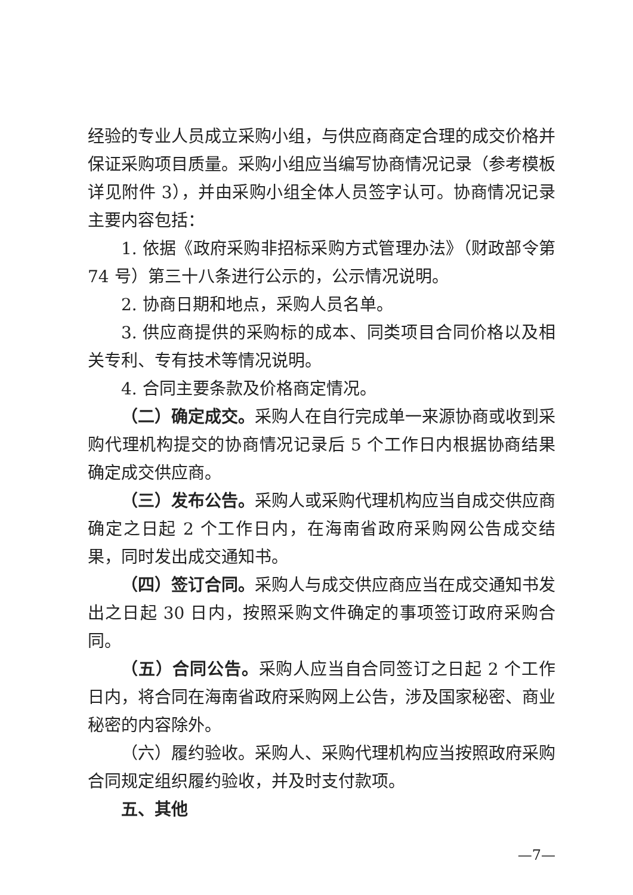经验的专业人员成立采购小组，与供应商商定合理的成交价格并保证采购项目质量。采购小组应当编写协商情况记录（参考模板详见附件 3），并由采购小组全体人员签字认可。协商情况记录主要内容包括：
1. 依据《政府采购非招标采购方式管理办法》（财政部令第 74 号）第三十八条进行公示的，公示情况说明。
2. 协商日期和地点，采购人员名单。
3. 供应商提供的采购标的成本、同类项目合同价格以及相关专利、专有技术等情况说明。
4. 合同主要条款及价格商定情况。
（二）确定成交。采购人在自行完成单一来源协商或收到采购代理机构提交的协商情况记录后 5 个工作日内根据协商结果确定成交供应商。
（三）发布公告。采购人或采购代理机构应当自成交供应商确定之日起 2 个工作日内，在海南省政府采购网公告成交结果，同时发出成交通知书。
（四）签订合同。采购人与成交供应商应当在成交通知书发出之日起 30 日内，按照采购文件确定的事项签订政府采购合同。
（五）合同公告。采购人应当自合同签订之日起 2 个工作日内，将合同在海南省政府采购网上公告，涉及国家秘密、商业秘密的内容除外。
（六）履约验收。采购人、采购代理机构应当按照政府采购合同规定组织履约验收，并及时支付款项。
五、其他
—7—